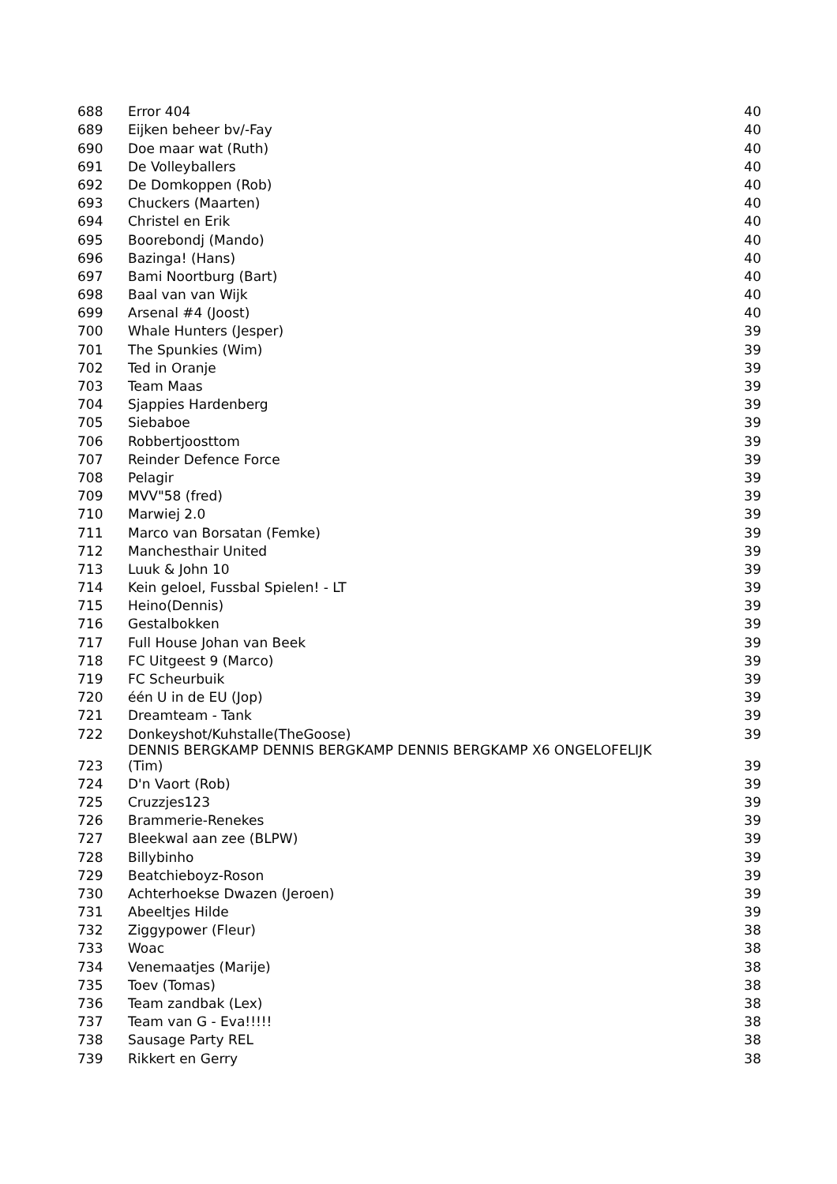| 688 | Error 404 | 40 |
| 689 | Eijken beheer bv/-Fay | 40 |
| 690 | Doe maar wat (Ruth) | 40 |
| 691 | De Volleyballers | 40 |
| 692 | De Domkoppen (Rob) | 40 |
| 693 | Chuckers (Maarten) | 40 |
| 694 | Christel en Erik | 40 |
| 695 | Boorebondj (Mando) | 40 |
| 696 | Bazinga! (Hans) | 40 |
| 697 | Bami Noortburg (Bart) | 40 |
| 698 | Baal van van Wijk | 40 |
| 699 | Arsenal #4 (Joost) | 40 |
| 700 | Whale Hunters (Jesper) | 39 |
| 701 | The Spunkies (Wim) | 39 |
| 702 | Ted in Oranje | 39 |
| 703 | Team Maas | 39 |
| 704 | Sjappies Hardenberg | 39 |
| 705 | Siebaboe | 39 |
| 706 | Robbertjoosttom | 39 |
| 707 | Reinder Defence Force | 39 |
| 708 | Pelagir | 39 |
| 709 | MVV"58 (fred) | 39 |
| 710 | Marwiej 2.0 | 39 |
| 711 | Marco van Borsatan (Femke) | 39 |
| 712 | Manchesthair United | 39 |
| 713 | Luuk & John 10 | 39 |
| 714 | Kein geloel, Fussbal Spielen! - LT | 39 |
| 715 | Heino(Dennis) | 39 |
| 716 | Gestalbokken | 39 |
| 717 | Full House Johan van Beek | 39 |
| 718 | FC Uitgeest 9 (Marco) | 39 |
| 719 | FC Scheurbuik | 39 |
| 720 | één U in de EU (Jop) | 39 |
| 721 | Dreamteam - Tank | 39 |
| 722 | Donkeyshot/Kuhstalle(TheGoose) | 39 |
| 723 | DENNIS BERGKAMP DENNIS BERGKAMP DENNIS BERGKAMP X6 ONGELOFELIJK (Tim) | 39 |
| 724 | D'n Vaort (Rob) | 39 |
| 725 | Cruzzjes123 | 39 |
| 726 | Brammerie-Renekes | 39 |
| 727 | Bleekwal aan zee (BLPW) | 39 |
| 728 | Billybinho | 39 |
| 729 | Beatchieboyz-Roson | 39 |
| 730 | Achterhoekse Dwazen (Jeroen) | 39 |
| 731 | Abeeltjes Hilde | 39 |
| 732 | Ziggypower (Fleur) | 38 |
| 733 | Woac | 38 |
| 734 | Venemaatjes (Marije) | 38 |
| 735 | Toev (Tomas) | 38 |
| 736 | Team zandbak (Lex) | 38 |
| 737 | Team van G - Eva!!!!! | 38 |
| 738 | Sausage Party REL | 38 |
| 739 | Rikkert en Gerry | 38 |